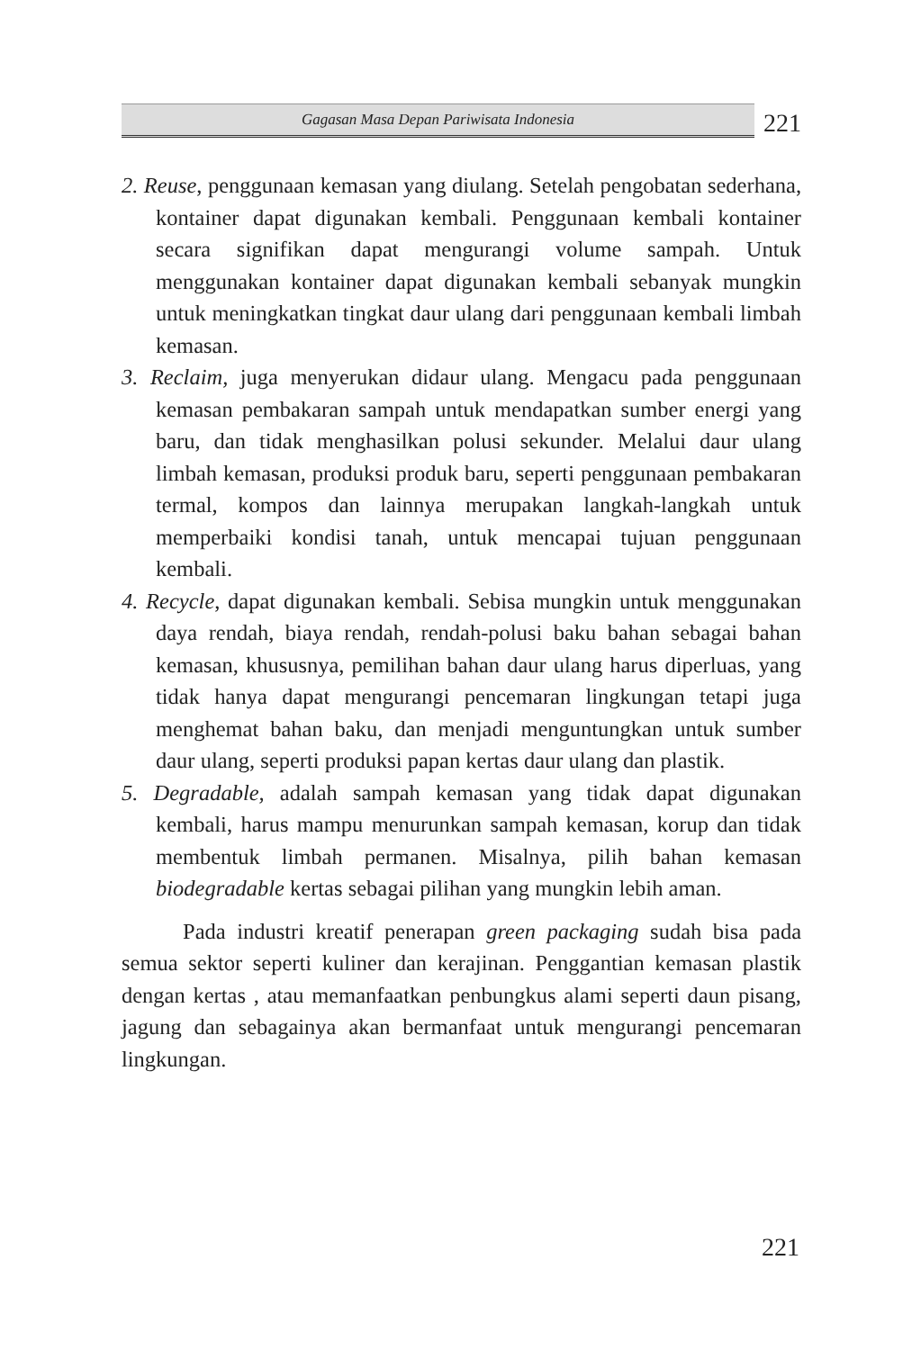Gagasan Masa Depan Pariwisata Indonesia
221
2. Reuse, penggunaan kemasan yang diulang. Setelah pengobatan sederhana, kontainer dapat digunakan kembali. Penggunaan kembali kontainer secara signifikan dapat mengurangi volume sampah. Untuk menggunakan kontainer dapat digunakan kembali sebanyak mungkin untuk meningkatkan tingkat daur ulang dari penggunaan kembali limbah kemasan.
3. Reclaim, juga menyerukan didaur ulang. Mengacu pada penggunaan kemasan pembakaran sampah untuk mendapatkan sumber energi yang baru, dan tidak menghasilkan polusi sekunder. Melalui daur ulang limbah kemasan, produksi produk baru, seperti penggunaan pembakaran termal, kompos dan lainnya merupakan langkah-langkah untuk memperbaiki kondisi tanah, untuk mencapai tujuan penggunaan kembali.
4. Recycle, dapat digunakan kembali. Sebisa mungkin untuk menggunakan daya rendah, biaya rendah, rendah-polusi baku bahan sebagai bahan kemasan, khususnya, pemilihan bahan daur ulang harus diperluas, yang tidak hanya dapat mengurangi pencemaran lingkungan tetapi juga menghemat bahan baku, dan menjadi menguntungkan untuk sumber daur ulang, seperti produksi papan kertas daur ulang dan plastik.
5. Degradable, adalah sampah kemasan yang tidak dapat digunakan kembali, harus mampu menurunkan sampah kemasan, korup dan tidak membentuk limbah permanen. Misalnya, pilih bahan kemasan biodegradable kertas sebagai pilihan yang mungkin lebih aman.
Pada industri kreatif penerapan green packaging sudah bisa pada semua sektor seperti kuliner dan kerajinan. Penggantian kemasan plastik dengan kertas , atau memanfaatkan penbungkus alami seperti daun pisang, jagung dan sebagainya akan bermanfaat untuk mengurangi pencemaran lingkungan.
221